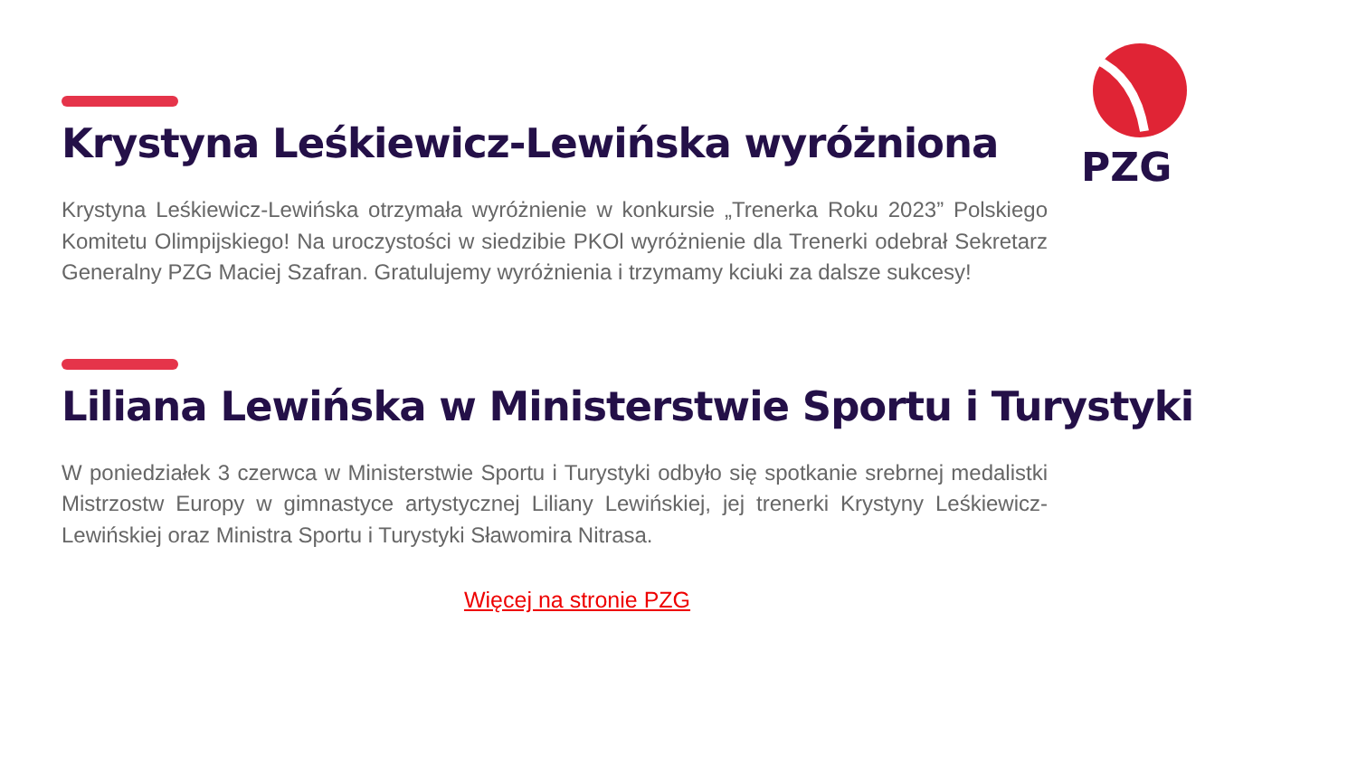PZG
Krystyna Leśkiewicz-Lewińska wyróżniona
Krystyna Leśkiewicz-Lewińska otrzymała wyróżnienie w konkursie „Trenerka Roku 2023” Polskiego Komitetu Olimpijskiego! Na uroczystości w siedzibie PKOl wyróżnienie dla Trenerki odebrał Sekretarz Generalny PZG Maciej Szafran. Gratulujemy wyróżnienia i trzymamy kciuki za dalsze sukcesy!
Liliana Lewińska w Ministerstwie Sportu i Turystyki
W poniedziałek 3 czerwca w Ministerstwie Sportu i Turystyki odbyło się spotkanie srebrnej medalistki Mistrzostw Europy w gimnastyce artystycznej Liliany Lewińskiej, jej trenerki Krystyny Leśkiewicz-Lewińskiej oraz Ministra Sportu i Turystyki Sławomira Nitrasa.
Więcej na stronie PZG